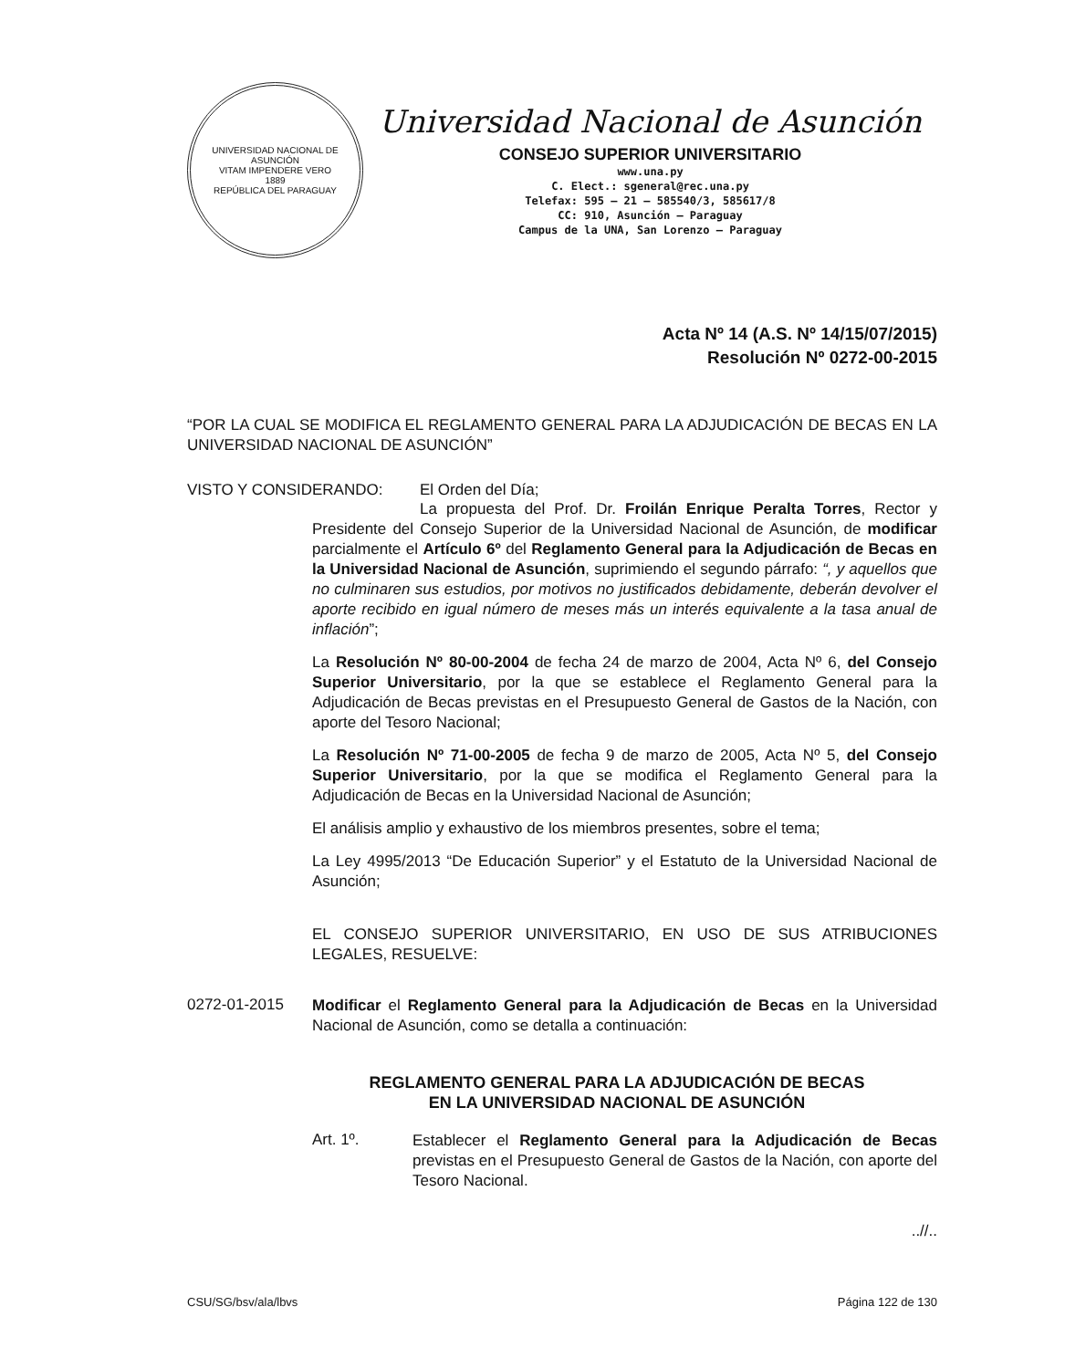UNIVERSIDAD NACIONAL DE ASUNCIÓN
VITAM IMPENDERE VERO
1889
REPÚBLICA DEL PARAGUAY
Universidad Nacional de Asunción
CONSEJO SUPERIOR UNIVERSITARIO
www.una.py
C. Elect.: sgeneral@rec.una.py
Telefax: 595 – 21 – 585540/3, 585617/8
CC: 910, Asunción – Paraguay
Campus de la UNA, San Lorenzo – Paraguay
Acta Nº 14 (A.S. Nº 14/15/07/2015)
Resolución Nº 0272-00-2015
“POR LA CUAL SE MODIFICA EL REGLAMENTO GENERAL PARA LA ADJUDICACIÓN DE BECAS EN LA UNIVERSIDAD NACIONAL DE ASUNCIÓN”
VISTO Y CONSIDERANDO: El Orden del Día;
La propuesta del Prof. Dr. Froilán Enrique Peralta Torres, Rector y Presidente del Consejo Superior de la Universidad Nacional de Asunción, de modificar parcialmente el Artículo 6º del Reglamento General para la Adjudicación de Becas en la Universidad Nacional de Asunción, suprimiendo el segundo párrafo: “, y aquellos que no culminaren sus estudios, por motivos no justificados debidamente, deberán devolver el aporte recibido en igual número de meses más un interés equivalente a la tasa anual de inflación”;
La Resolución Nº 80-00-2004 de fecha 24 de marzo de 2004, Acta Nº 6, del Consejo Superior Universitario, por la que se establece el Reglamento General para la Adjudicación de Becas previstas en el Presupuesto General de Gastos de la Nación, con aporte del Tesoro Nacional;
La Resolución Nº 71-00-2005 de fecha 9 de marzo de 2005, Acta Nº 5, del Consejo Superior Universitario, por la que se modifica el Reglamento General para la Adjudicación de Becas en la Universidad Nacional de Asunción;
El análisis amplio y exhaustivo de los miembros presentes, sobre el tema;
La Ley 4995/2013 “De Educación Superior” y el Estatuto de la Universidad Nacional de Asunción;
EL CONSEJO SUPERIOR UNIVERSITARIO, EN USO DE SUS ATRIBUCIONES LEGALES, RESUELVE:
0272-01-2015
Modificar el Reglamento General para la Adjudicación de Becas en la Universidad Nacional de Asunción, como se detalla a continuación:
REGLAMENTO GENERAL PARA LA ADJUDICACIÓN DE BECAS
EN LA UNIVERSIDAD NACIONAL DE ASUNCIÓN
Art. 1º.
Establecer el Reglamento General para la Adjudicación de Becas previstas en el Presupuesto General de Gastos de la Nación, con aporte del Tesoro Nacional.
..//..
CSU/SG/bsv/ala/lbvs Página 122 de 130